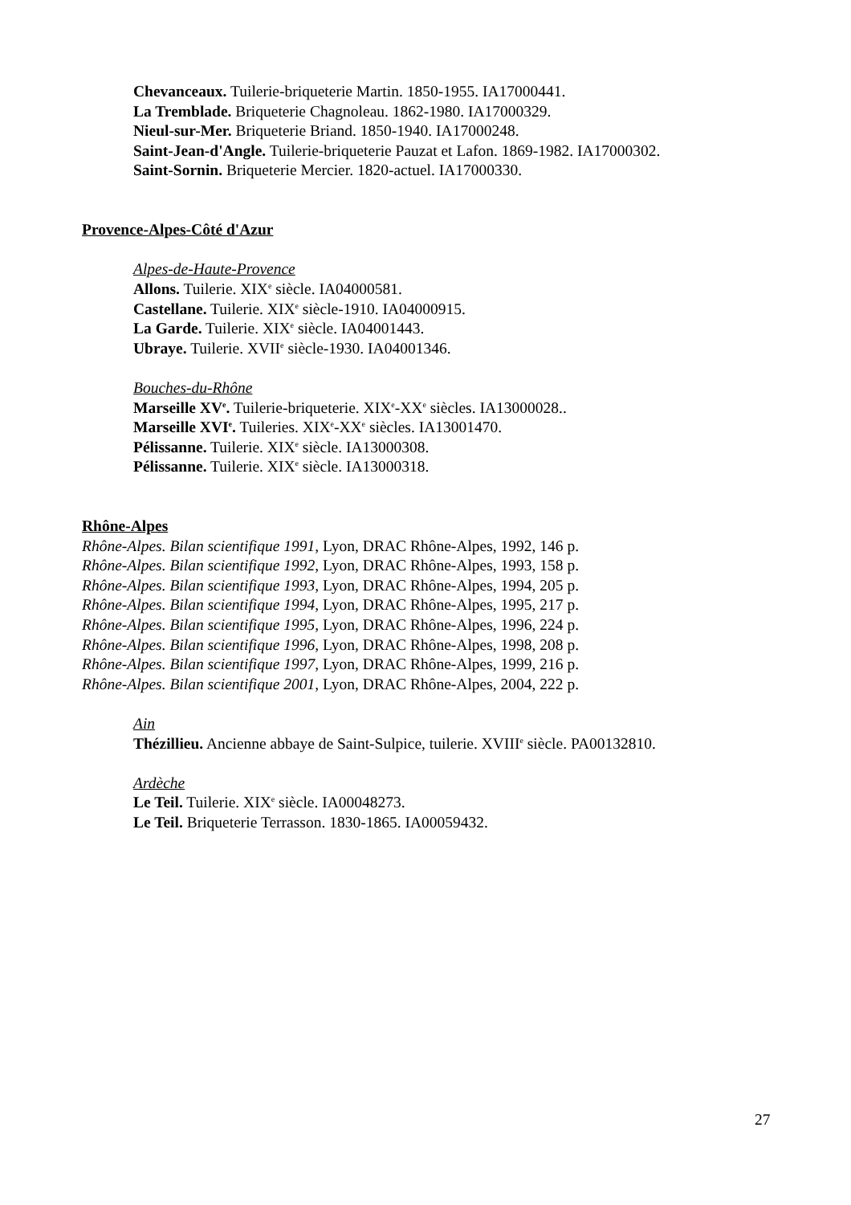Chevanceaux. Tuilerie-briqueterie Martin. 1850-1955. IA17000441.
La Tremblade. Briqueterie Chagnoleau. 1862-1980. IA17000329.
Nieul-sur-Mer. Briqueterie Briand. 1850-1940. IA17000248.
Saint-Jean-d'Angle. Tuilerie-briqueterie Pauzat et Lafon. 1869-1982. IA17000302.
Saint-Sornin. Briqueterie Mercier. 1820-actuel. IA17000330.
Provence-Alpes-Côté d'Azur
Alpes-de-Haute-Provence
Allons. Tuilerie. XIX<sup>e</sup> siècle. IA04000581.
Castellane. Tuilerie. XIX<sup>e</sup> siècle-1910. IA04000915.
La Garde. Tuilerie. XIX<sup>e</sup> siècle. IA04001443.
Ubraye. Tuilerie. XVII<sup>e</sup> siècle-1930. IA04001346.
Bouches-du-Rhône
Marseille XV<sup>e</sup>. Tuilerie-briqueterie. XIX<sup>e</sup>-XX<sup>e</sup> siècles. IA13000028..
Marseille XVI<sup>e</sup>. Tuileries. XIX<sup>e</sup>-XX<sup>e</sup> siècles. IA13001470.
Pélissanne. Tuilerie. XIX<sup>e</sup> siècle. IA13000308.
Pélissanne. Tuilerie. XIX<sup>e</sup> siècle. IA13000318.
Rhône-Alpes
Rhône-Alpes. Bilan scientifique 1991, Lyon, DRAC Rhône-Alpes, 1992, 146 p.
Rhône-Alpes. Bilan scientifique 1992, Lyon, DRAC Rhône-Alpes, 1993, 158 p.
Rhône-Alpes. Bilan scientifique 1993, Lyon, DRAC Rhône-Alpes, 1994, 205 p.
Rhône-Alpes. Bilan scientifique 1994, Lyon, DRAC Rhône-Alpes, 1995, 217 p.
Rhône-Alpes. Bilan scientifique 1995, Lyon, DRAC Rhône-Alpes, 1996, 224 p.
Rhône-Alpes. Bilan scientifique 1996, Lyon, DRAC Rhône-Alpes, 1998, 208 p.
Rhône-Alpes. Bilan scientifique 1997, Lyon, DRAC Rhône-Alpes, 1999, 216 p.
Rhône-Alpes. Bilan scientifique 2001, Lyon, DRAC Rhône-Alpes, 2004, 222 p.
Ain
Thézillieu. Ancienne abbaye de Saint-Sulpice, tuilerie. XVIII<sup>e</sup> siècle. PA00132810.
Ardèche
Le Teil. Tuilerie. XIX<sup>e</sup> siècle. IA00048273.
Le Teil. Briqueterie Terrasson. 1830-1865. IA00059432.
27